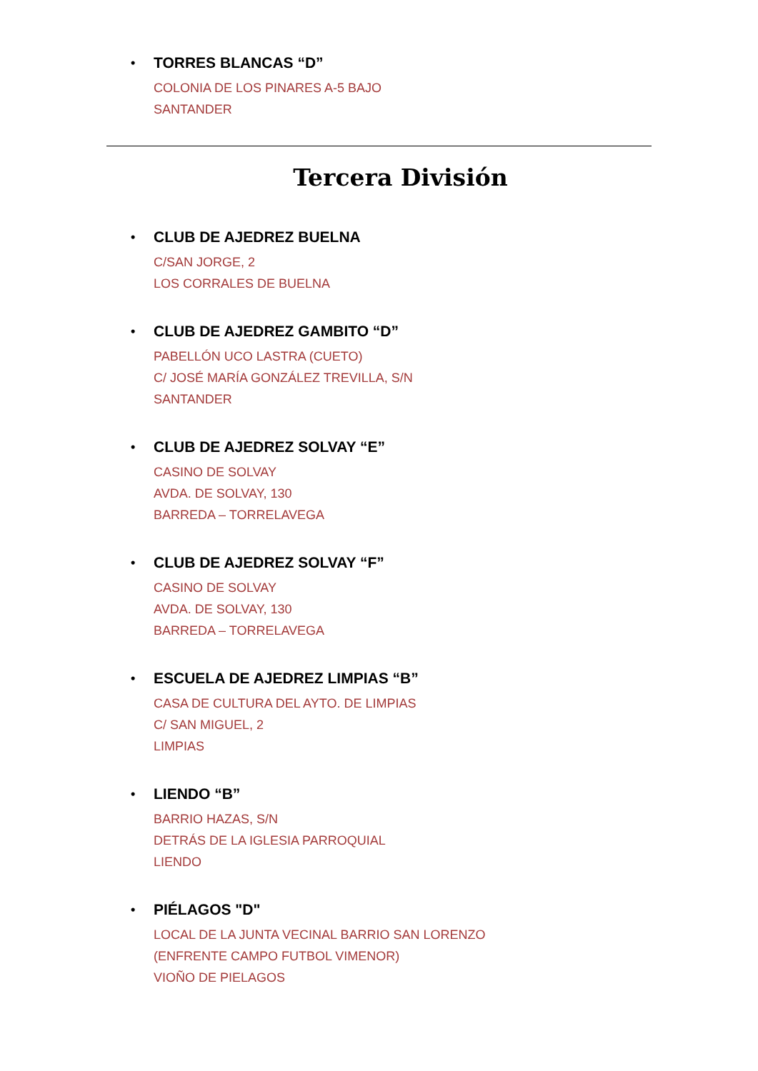• TORRES BLANCAS “D”
COLONIA DE LOS PINARES A-5 BAJO
SANTANDER
Tercera División
• CLUB DE AJEDREZ BUELNA
C/SAN JORGE, 2
LOS CORRALES DE BUELNA
• CLUB DE AJEDREZ GAMBITO “D”
PABELLÓN UCO LASTRA (CUETO)
C/ JOSÉ MARÍA GONZÁLEZ TREVILLA, S/N
SANTANDER
• CLUB DE AJEDREZ SOLVAY “E”
CASINO DE SOLVAY
AVDA. DE SOLVAY, 130
BARREDA – TORRELAVEGA
• CLUB DE AJEDREZ SOLVAY “F”
CASINO DE SOLVAY
AVDA. DE SOLVAY, 130
BARREDA – TORRELAVEGA
• ESCUELA DE AJEDREZ LIMPIAS “B”
CASA DE CULTURA DEL AYTO. DE LIMPIAS
C/ SAN MIGUEL, 2
LIMPIAS
• LIENDO “B”
BARRIO HAZAS, S/N
DETRÁS DE LA IGLESIA PARROQUIAL
LIENDO
• PIÉLAGOS "D"
LOCAL DE LA JUNTA VECINAL BARRIO SAN LORENZO
(ENFRENTE CAMPO FUTBOL VIMENOR)
VIOÑO DE PIELAGOS